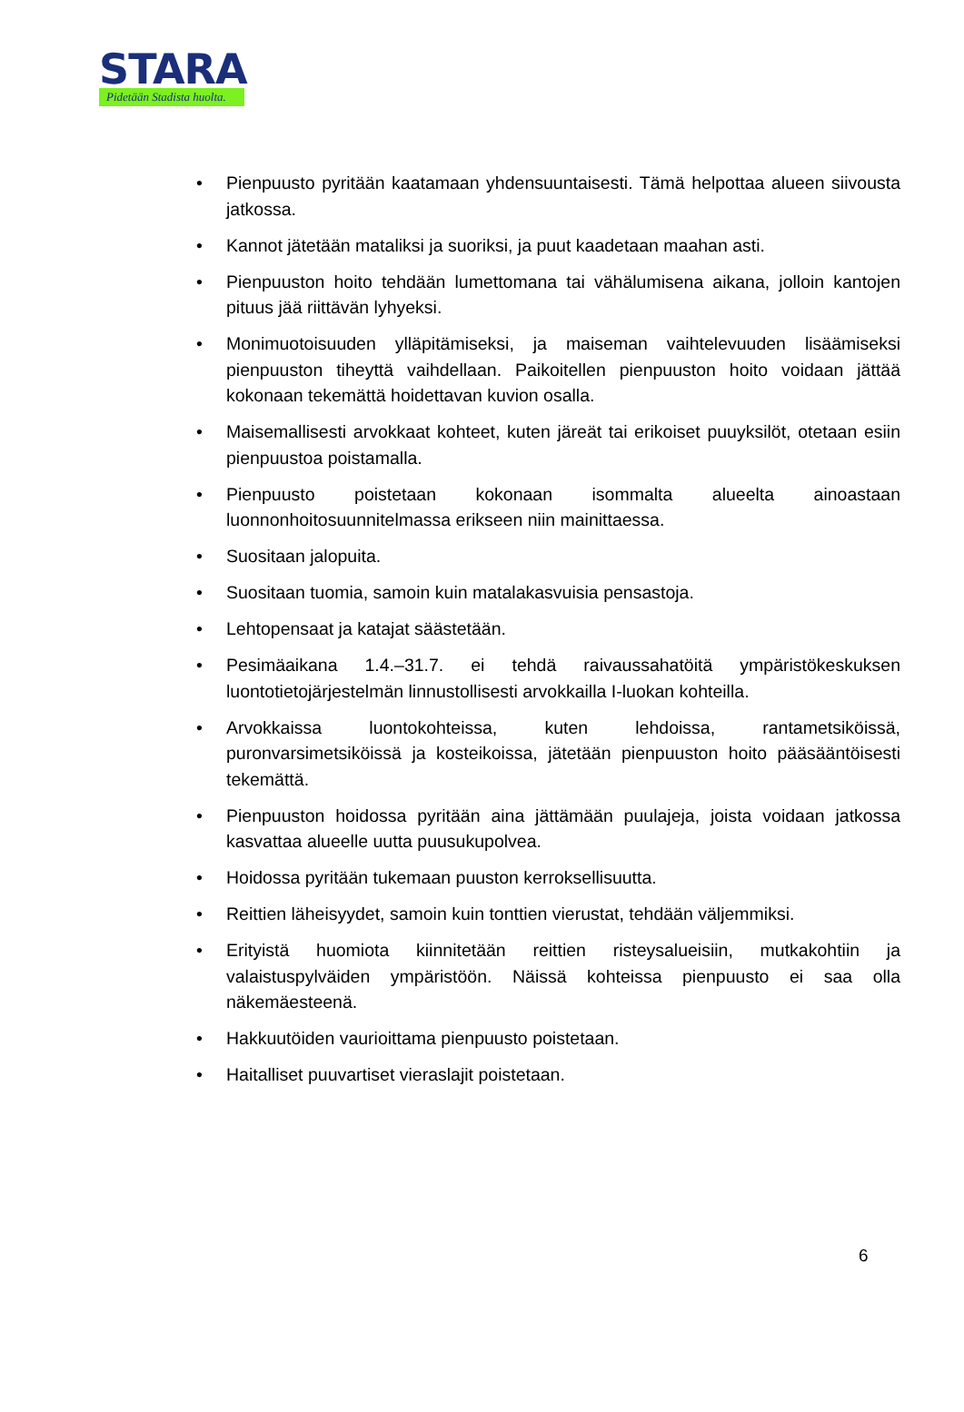STARA
Pidetään Stadista huolta.
• Pienpuusto pyritään kaatamaan yhdensuuntaisesti. Tämä helpottaa alueen siivousta jatkossa.
• Kannot jätetään mataliksi ja suoriksi, ja puut kaadetaan maahan asti.
• Pienpuuston hoito tehdään lumettomana tai vähälumisena aikana, jolloin kantojen pituus jää riittävän lyhyeksi.
• Monimuotoisuuden ylläpitämiseksi, ja maiseman vaihtelevuuden lisäämiseksi pienpuuston tiheyttä vaihdellaan. Paikoitellen pienpuuston hoito voidaan jättää kokonaan tekemättä hoidettavan kuvion osalla.
• Maisemallisesti arvokkaat kohteet, kuten järeät tai erikoiset puuyksilöt, otetaan esiin pienpuustoa poistamalla.
• Pienpuusto poistetaan kokonaan isommalta alueelta ainoastaan luonnonhoitosuunnitelmassa erikseen niin mainittaessa.
• Suositaan jalopuita.
• Suositaan tuomia, samoin kuin matalakasvuisia pensastoja.
• Lehtopensaat ja katajat säästetään.
• Pesimäaikana 1.4.–31.7. ei tehdä raivaussahatöitä ympäristökeskuksen luontotietojärjestelmän linnustollisesti arvokkailla I-luokan kohteilla.
• Arvokkaissa luontokohteissa, kuten lehdoissa, rantametsiköissä, puronvarsimetsiköissä ja kosteikoissa, jätetään pienpuuston hoito pääsääntöisesti tekemättä.
• Pienpuuston hoidossa pyritään aina jättämään puulajeja, joista voidaan jatkossa kasvattaa alueelle uutta puusukupolvea.
• Hoidossa pyritään tukemaan puuston kerroksellisuutta.
• Reittien läheisyydet, samoin kuin tonttien vierustat, tehdään väljemmiksi.
• Erityistä huomiota kiinnitetään reittien risteysalueisiin, mutkakohtiin ja valaistuspylväiden ympäristöön. Näissä kohteissa pienpuusto ei saa olla näkemäesteenä.
• Hakkuutöiden vaurioittama pienpuusto poistetaan.
• Haitalliset puuvartiset vieraslajit poistetaan.
6